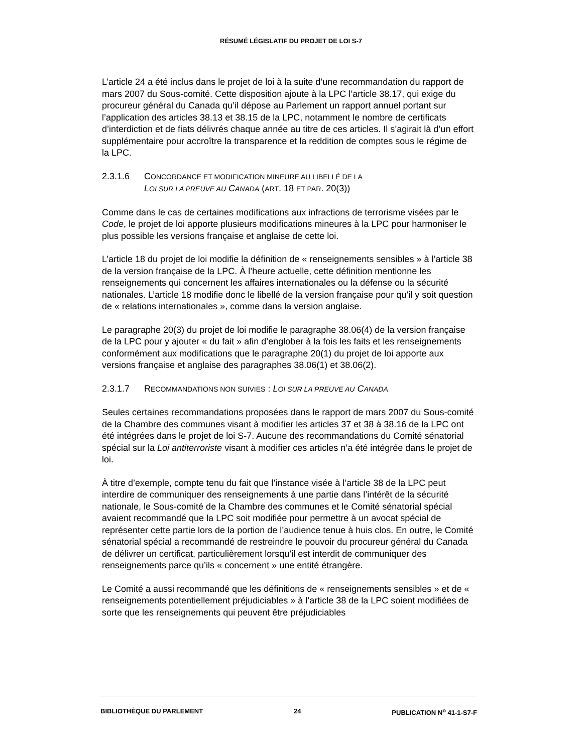RÉSUMÉ LÉGISLATIF DU PROJET DE LOI S-7
L’article 24 a été inclus dans le projet de loi à la suite d’une recommandation du rapport de mars 2007 du Sous-comité. Cette disposition ajoute à la LPC l’article 38.17, qui exige du procureur général du Canada qu’il dépose au Parlement un rapport annuel portant sur l’application des articles 38.13 et 38.15 de la LPC, notamment le nombre de certificats d’interdiction et de fiats délivrés chaque année au titre de ces articles. Il s’agirait là d’un effort supplémentaire pour accroître la transparence et la reddition de comptes sous le régime de la LPC.
2.3.1.6 CONCORDANCE ET MODIFICATION MINEURE AU LIBELLÉ DE LA
LOI SUR LA PREUVE AU CANADA (ART. 18 ET PAR. 20(3))
Comme dans le cas de certaines modifications aux infractions de terrorisme visées par le Code, le projet de loi apporte plusieurs modifications mineures à la LPC pour harmoniser le plus possible les versions française et anglaise de cette loi.
L’article 18 du projet de loi modifie la définition de « renseignements sensibles » à l’article 38 de la version française de la LPC. À l’heure actuelle, cette définition mentionne les renseignements qui concernent les affaires internationales ou la défense ou la sécurité nationales. L’article 18 modifie donc le libellé de la version française pour qu’il y soit question de « relations internationales », comme dans la version anglaise.
Le paragraphe 20(3) du projet de loi modifie le paragraphe 38.06(4) de la version française de la LPC pour y ajouter « du fait » afin d’englober à la fois les faits et les renseignements conformément aux modifications que le paragraphe 20(1) du projet de loi apporte aux versions française et anglaise des paragraphes 38.06(1) et 38.06(2).
2.3.1.7 RECOMMANDATIONS NON SUIVIES : LOI SUR LA PREUVE AU CANADA
Seules certaines recommandations proposées dans le rapport de mars 2007 du Sous-comité de la Chambre des communes visant à modifier les articles 37 et 38 à 38.16 de la LPC ont été intégrées dans le projet de loi S-7. Aucune des recommandations du Comité sénatorial spécial sur la Loi antiterroriste visant à modifier ces articles n’a été intégrée dans le projet de loi.
À titre d’exemple, compte tenu du fait que l’instance visée à l’article 38 de la LPC peut interdire de communiquer des renseignements à une partie dans l’intérêt de la sécurité nationale, le Sous-comité de la Chambre des communes et le Comité sénatorial spécial avaient recommandé que la LPC soit modifiée pour permettre à un avocat spécial de représenter cette partie lors de la portion de l’audience tenue à huis clos. En outre, le Comité sénatorial spécial a recommandé de restreindre le pouvoir du procureur général du Canada de délivrer un certificat, particulièrement lorsqu’il est interdit de communiquer des renseignements parce qu’ils « concernent » une entité étrangère.
Le Comité a aussi recommandé que les définitions de « renseignements sensibles » et de « renseignements potentiellement préjudiciables » à l’article 38 de la LPC soient modifiées de sorte que les renseignements qui peuvent être préjudiciables
BIBLIOTHÈQUE DU PARLEMENT 24 PUBLICATION N<sup>o</sup> 41-1-S7-F